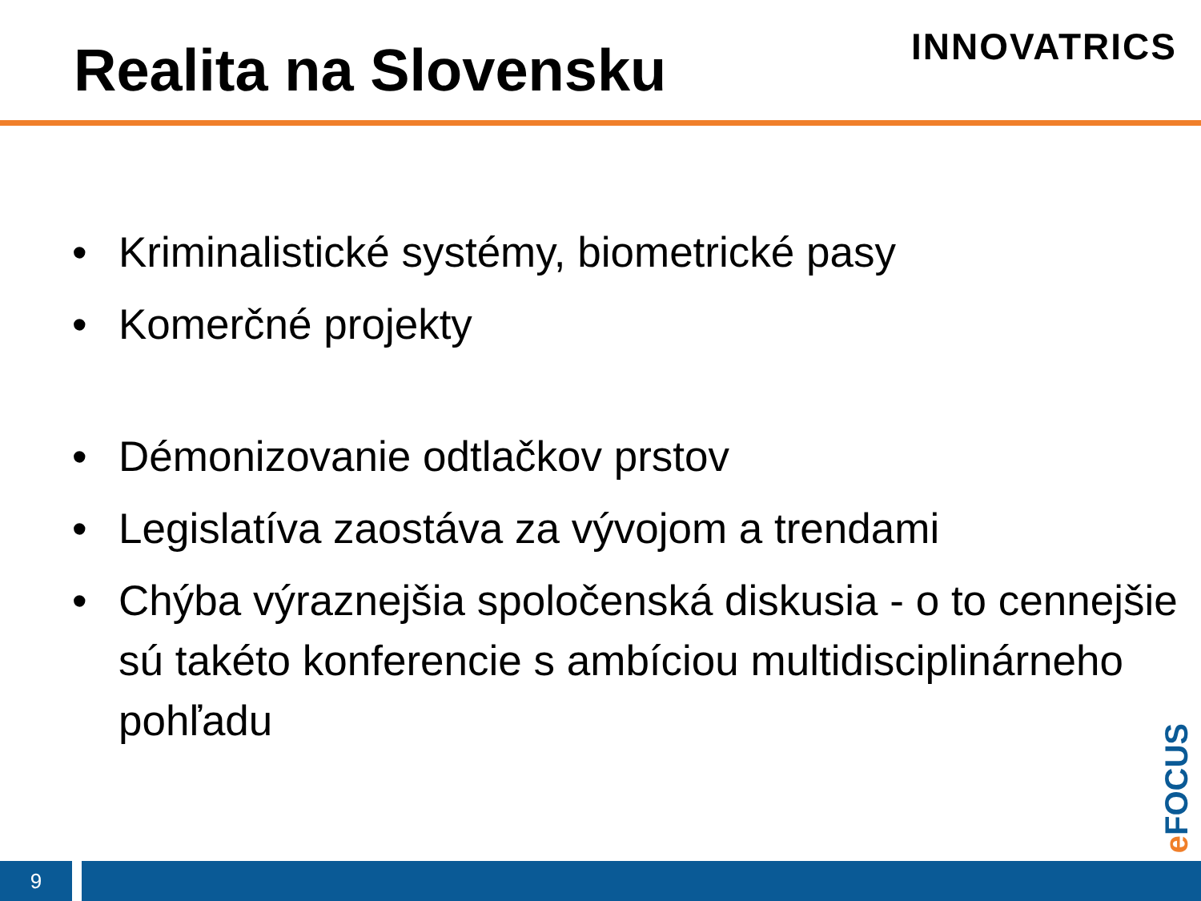Realita na Slovensku
INNOVATRICS
• Kriminalistické systémy, biometrické pasy
• Komerčné projekty
• Démonizovanie odtlačkov prstov
• Legislatíva zaostáva za vývojom a trendami
• Chýba výraznejšia spoločenská diskusia - o to cennejšie sú takéto konferencie s ambíciou multidisciplinárneho pohľadu
e FOCUS
9